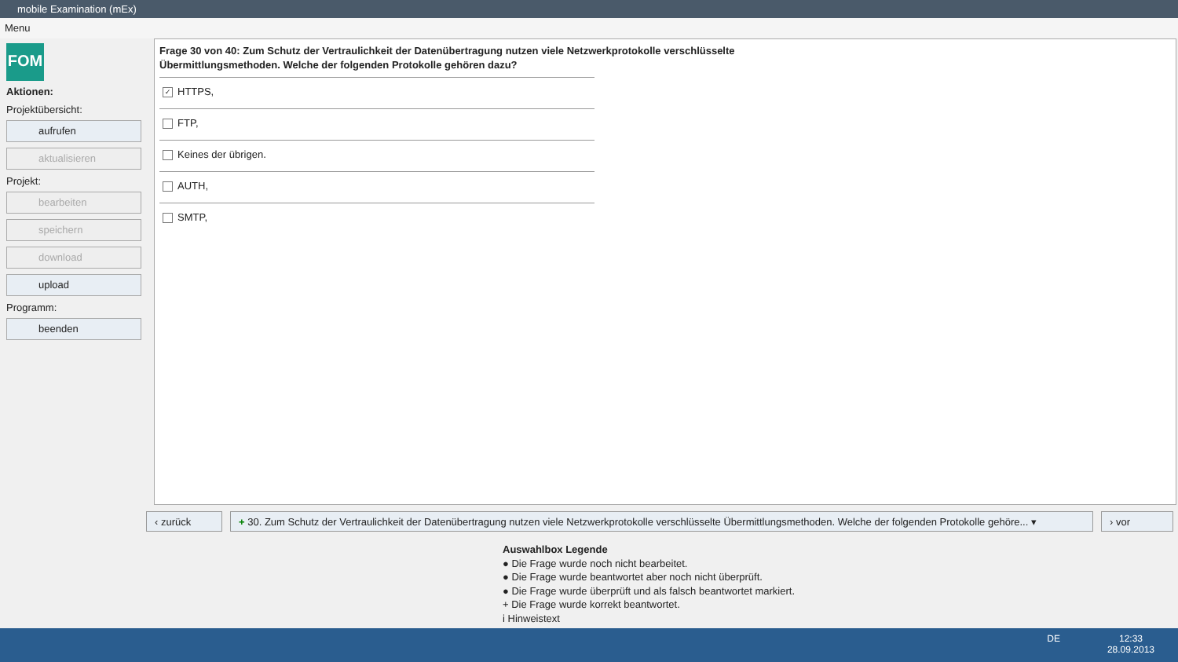mobile Examination (mEx)
Menu
FOM
Aktionen:
Projektübersicht:
aufrufen
aktualisieren
Projekt:
bearbeiten
speichern
download
upload
Programm:
beenden
Frage 30 von 40: Zum Schutz der Vertraulichkeit der Datenübertragung nutzen viele Netzwerkprotokolle verschlüsselte
Übermittlungsmethoden. Welche der folgenden Protokolle gehören dazu?
✓ HTTPS,
FTP,
Keines der übrigen.
AUTH,
SMTP,
‹ zurück + 30. Zum Schutz der Vertraulichkeit der Datenübertragung nutzen viele Netzwerkprotokolle verschlüsselte Übermittlungsmethoden. Welche der folgenden Protokolle gehöre... ▾ › vor
Auswahlbox Legende
● Die Frage wurde noch nicht bearbeitet.
● Die Frage wurde beantwortet aber noch nicht überprüft.
● Die Frage wurde überprüft und als falsch beantwortet markiert.
+ Die Frage wurde korrekt beantwortet.
i Hinweistext
12:33
28.09.2013 DE